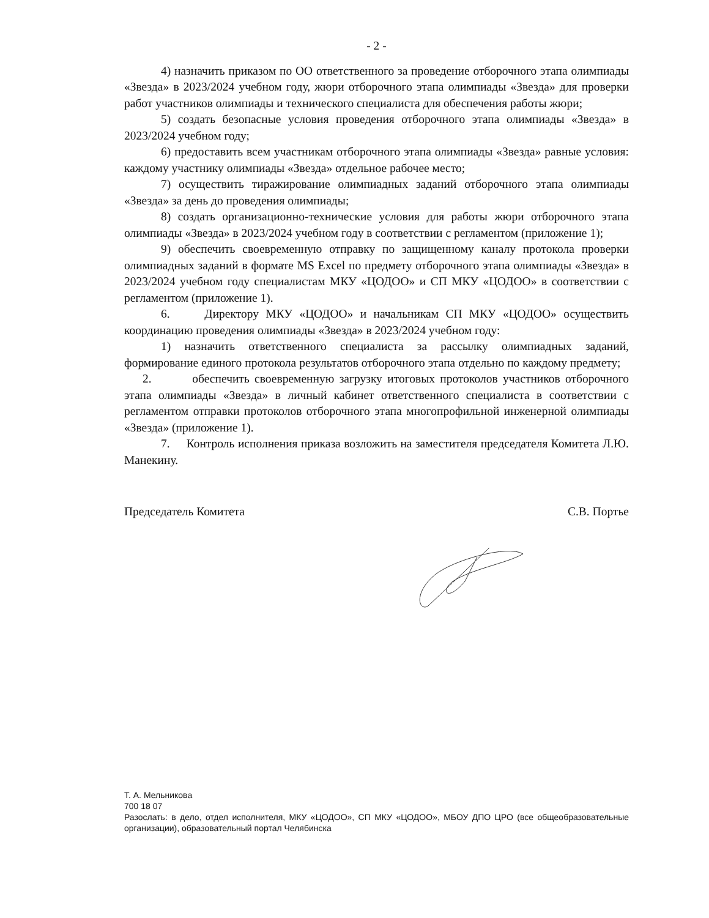- 2 -
4) назначить приказом по ОО ответственного за проведение отборочного этапа олимпиады «Звезда» в 2023/2024 учебном году, жюри отборочного этапа олимпиады «Звезда» для проверки работ участников олимпиады и технического специалиста для обеспечения работы жюри;
5) создать безопасные условия проведения отборочного этапа олимпиады «Звезда» в 2023/2024 учебном году;
6) предоставить всем участникам отборочного этапа олимпиады «Звезда» равные условия: каждому участнику олимпиады «Звезда» отдельное рабочее место;
7) осуществить тиражирование олимпиадных заданий отборочного этапа олимпиады «Звезда» за день до проведения олимпиады;
8) создать организационно-технические условия для работы жюри отборочного этапа олимпиады «Звезда» в 2023/2024 учебном году в соответствии с регламентом (приложение 1);
9) обеспечить своевременную отправку по защищенному каналу протокола проверки олимпиадных заданий в формате MS Excel по предмету отборочного этапа олимпиады «Звезда» в 2023/2024 учебном году специалистам МКУ «ЦОДОО» и СП МКУ «ЦОДОО» в соответствии с регламентом (приложение 1).
6. Директору МКУ «ЦОДОО» и начальникам СП МКУ «ЦОДОО» осуществить координацию проведения олимпиады «Звезда» в 2023/2024 учебном году:
1) назначить ответственного специалиста за рассылку олимпиадных заданий, формирование единого протокола результатов отборочного этапа отдельно по каждому предмету;
2. обеспечить своевременную загрузку итоговых протоколов участников отборочного этапа олимпиады «Звезда» в личный кабинет ответственного специалиста в соответствии с регламентом отправки протоколов отборочного этапа многопрофильной инженерной олимпиады «Звезда» (приложение 1).
7. Контроль исполнения приказа возложить на заместителя председателя Комитета Л.Ю. Манекину.
Председатель Комитета С.В. Портье
Т. А. Мельникова
700 18 07
Разослать: в дело, отдел исполнителя, МКУ «ЦОДОО», СП МКУ «ЦОДОО», МБОУ ДПО ЦРО (все общеобразовательные организации), образовательный портал Челябинска